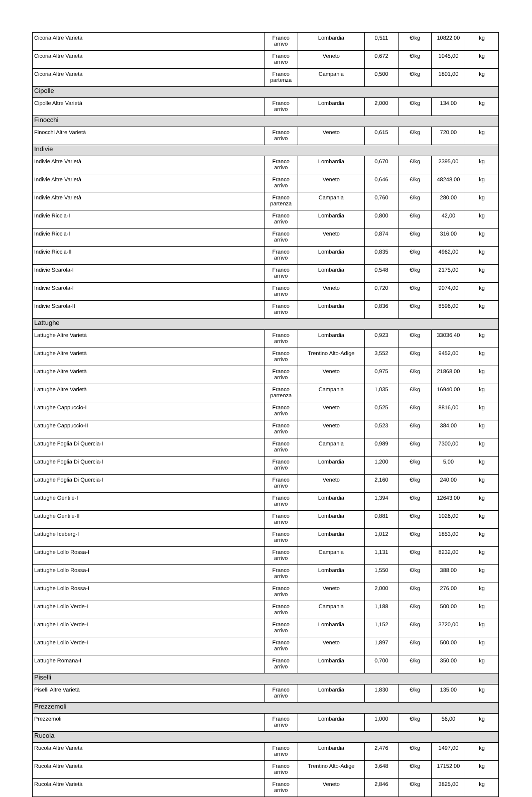| Cicoria Altre Varietà | Franco arrivo | Lombardia | 0,511 | €/kg | 10822,00 | kg |
| Cicoria Altre Varietà | Franco arrivo | Veneto | 0,672 | €/kg | 1045,00 | kg |
| Cicoria Altre Varietà | Franco partenza | Campania | 0,500 | €/kg | 1801,00 | kg |
| Cipolle | | | | | | |
| Cipolle Altre Varietà | Franco arrivo | Lombardia | 2,000 | €/kg | 134,00 | kg |
| Finocchi | | | | | | |
| Finocchi Altre Varietà | Franco arrivo | Veneto | 0,615 | €/kg | 720,00 | kg |
| Indivie | | | | | | |
| Indivie Altre Varietà | Franco arrivo | Lombardia | 0,670 | €/kg | 2395,00 | kg |
| Indivie Altre Varietà | Franco arrivo | Veneto | 0,646 | €/kg | 48248,00 | kg |
| Indivie Altre Varietà | Franco partenza | Campania | 0,760 | €/kg | 280,00 | kg |
| Indivie Riccia-I | Franco arrivo | Lombardia | 0,800 | €/kg | 42,00 | kg |
| Indivie Riccia-I | Franco arrivo | Veneto | 0,874 | €/kg | 316,00 | kg |
| Indivie Riccia-II | Franco arrivo | Lombardia | 0,835 | €/kg | 4962,00 | kg |
| Indivie Scarola-I | Franco arrivo | Lombardia | 0,548 | €/kg | 2175,00 | kg |
| Indivie Scarola-I | Franco arrivo | Veneto | 0,720 | €/kg | 9074,00 | kg |
| Indivie Scarola-II | Franco arrivo | Lombardia | 0,836 | €/kg | 8596,00 | kg |
| Lattughe | | | | | | |
| Lattughe Altre Varietà | Franco arrivo | Lombardia | 0,923 | €/kg | 33036,40 | kg |
| Lattughe Altre Varietà | Franco arrivo | Trentino Alto-Adige | 3,552 | €/kg | 9452,00 | kg |
| Lattughe Altre Varietà | Franco arrivo | Veneto | 0,975 | €/kg | 21868,00 | kg |
| Lattughe Altre Varietà | Franco partenza | Campania | 1,035 | €/kg | 16940,00 | kg |
| Lattughe Cappuccio-I | Franco arrivo | Veneto | 0,525 | €/kg | 8816,00 | kg |
| Lattughe Cappuccio-II | Franco arrivo | Veneto | 0,523 | €/kg | 384,00 | kg |
| Lattughe Foglia Di Quercia-I | Franco arrivo | Campania | 0,989 | €/kg | 7300,00 | kg |
| Lattughe Foglia Di Quercia-I | Franco arrivo | Lombardia | 1,200 | €/kg | 5,00 | kg |
| Lattughe Foglia Di Quercia-I | Franco arrivo | Veneto | 2,160 | €/kg | 240,00 | kg |
| Lattughe Gentile-I | Franco arrivo | Lombardia | 1,394 | €/kg | 12643,00 | kg |
| Lattughe Gentile-II | Franco arrivo | Lombardia | 0,881 | €/kg | 1026,00 | kg |
| Lattughe Iceberg-I | Franco arrivo | Lombardia | 1,012 | €/kg | 1853,00 | kg |
| Lattughe Lollo Rossa-I | Franco arrivo | Campania | 1,131 | €/kg | 8232,00 | kg |
| Lattughe Lollo Rossa-I | Franco arrivo | Lombardia | 1,550 | €/kg | 388,00 | kg |
| Lattughe Lollo Rossa-I | Franco arrivo | Veneto | 2,000 | €/kg | 276,00 | kg |
| Lattughe Lollo Verde-I | Franco arrivo | Campania | 1,188 | €/kg | 500,00 | kg |
| Lattughe Lollo Verde-I | Franco arrivo | Lombardia | 1,152 | €/kg | 3720,00 | kg |
| Lattughe Lollo Verde-I | Franco arrivo | Veneto | 1,897 | €/kg | 500,00 | kg |
| Lattughe Romana-I | Franco arrivo | Lombardia | 0,700 | €/kg | 350,00 | kg |
| Piselli | | | | | | |
| Piselli Altre Varietà | Franco arrivo | Lombardia | 1,830 | €/kg | 135,00 | kg |
| Prezzemoli | | | | | | |
| Prezzemoli | Franco arrivo | Lombardia | 1,000 | €/kg | 56,00 | kg |
| Rucola | | | | | | |
| Rucola Altre Varietà | Franco arrivo | Lombardia | 2,476 | €/kg | 1497,00 | kg |
| Rucola Altre Varietà | Franco arrivo | Trentino Alto-Adige | 3,648 | €/kg | 17152,00 | kg |
| Rucola Altre Varietà | Franco arrivo | Veneto | 2,846 | €/kg | 3825,00 | kg |